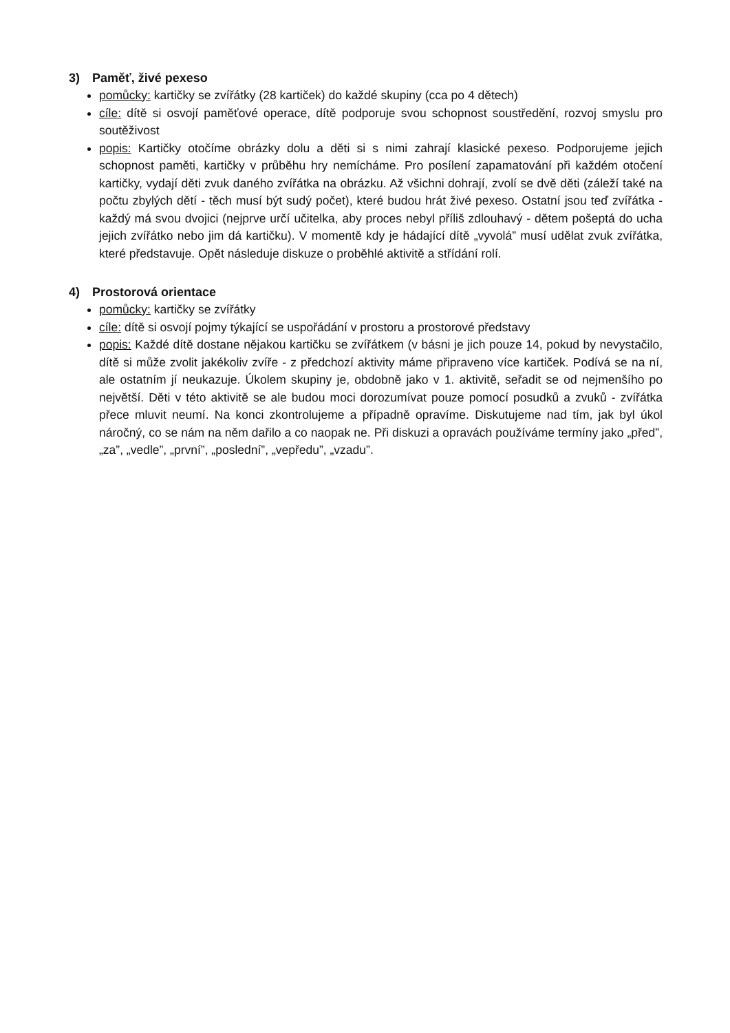3) Paměť, živé pexeso
pomůcky: kartičky se zvířátky (28 kartiček) do každé skupiny (cca po 4 dětech)
cíle: dítě si osvojí paměťové operace, dítě podporuje svou schopnost soustředění, rozvoj smyslu pro soutěživost
popis: Kartičky otočíme obrázky dolu a děti si s nimi zahrají klasické pexeso. Podporujeme jejich schopnost paměti, kartičky v průběhu hry nemícháme. Pro posílení zapamatování při každém otočení kartičky, vydají děti zvuk daného zvířátka na obrázku. Až všichni dohrají, zvolí se dvě děti (záleží také na počtu zbylých dětí - těch musí být sudý počet), které budou hrát živé pexeso. Ostatní jsou teď zvířátka - každý má svou dvojici (nejprve určí učitelka, aby proces nebyl příliš zdlouhavý - dětem pošeptá do ucha jejich zvířátko nebo jim dá kartičku). V momentě kdy je hádající dítě „vyvolá” musí udělat zvuk zvířátka, které představuje. Opět následuje diskuze o proběhlé aktivitě a střídání rolí.
4) Prostorová orientace
pomůcky: kartičky se zvířátky
cíle: dítě si osvojí pojmy týkající se uspořádání v prostoru a prostorové představy
popis: Každé dítě dostane nějakou kartičku se zvířátkem (v básni je jich pouze 14, pokud by nevystačilo, dítě si může zvolit jakékoliv zvíře - z předchozí aktivity máme připraveno více kartiček. Podívá se na ní, ale ostatním jí neukazuje. Úkolem skupiny je, obdobně jako v 1. aktivitě, seřadit se od nejmenšího po největší. Děti v této aktivitě se ale budou moci dorozumívat pouze pomocí posudků a zvuků - zvířátka přece mluvit neumí. Na konci zkontrolujeme a případně opravíme. Diskutujeme nad tím, jak byl úkol náročný, co se nám na něm dařilo a co naopak ne. Při diskuzi a opravách používáme termíny jako „před”, „za”, „vedle”, „první”, „poslední”, „vepředu”, „vzadu”.